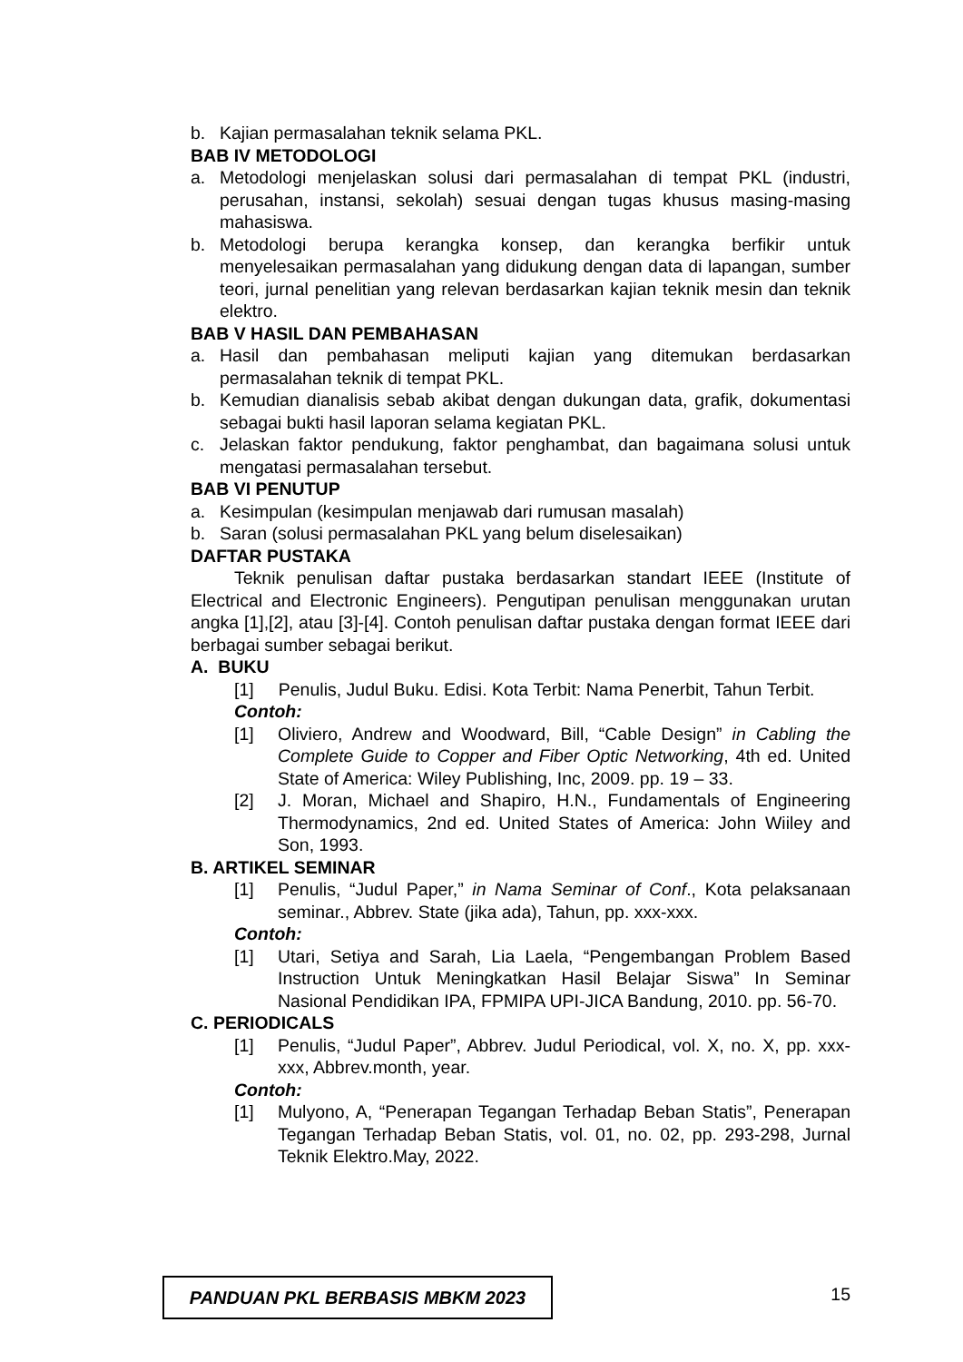b. Kajian permasalahan teknik selama PKL.
BAB IV METODOLOGI
a. Metodologi menjelaskan solusi dari permasalahan di tempat PKL (industri, perusahan, instansi, sekolah) sesuai dengan tugas khusus masing-masing mahasiswa.
b. Metodologi berupa kerangka konsep, dan kerangka berfikir untuk menyelesaikan permasalahan yang didukung dengan data di lapangan, sumber teori, jurnal penelitian yang relevan berdasarkan kajian teknik mesin dan teknik elektro.
BAB V HASIL DAN PEMBAHASAN
a. Hasil dan pembahasan meliputi kajian yang ditemukan berdasarkan permasalahan teknik di tempat PKL.
b. Kemudian dianalisis sebab akibat dengan dukungan data, grafik, dokumentasi sebagai bukti hasil laporan selama kegiatan PKL.
c. Jelaskan faktor pendukung, faktor penghambat, dan bagaimana solusi untuk mengatasi permasalahan tersebut.
BAB VI PENUTUP
a. Kesimpulan (kesimpulan menjawab dari rumusan masalah)
b. Saran (solusi permasalahan PKL yang belum diselesaikan)
DAFTAR PUSTAKA
Teknik penulisan daftar pustaka berdasarkan standart IEEE (Institute of Electrical and Electronic Engineers). Pengutipan penulisan menggunakan urutan angka [1],[2], atau [3]-[4]. Contoh penulisan daftar pustaka dengan format IEEE dari berbagai sumber sebagai berikut.
A. BUKU
[1] Penulis, Judul Buku. Edisi. Kota Terbit: Nama Penerbit, Tahun Terbit.
Contoh:
[1] Oliviero, Andrew and Woodward, Bill, “Cable Design” in Cabling the Complete Guide to Copper and Fiber Optic Networking, 4th ed. United State of America: Wiley Publishing, Inc, 2009. pp. 19 – 33.
[2] J. Moran, Michael and Shapiro, H.N., Fundamentals of Engineering Thermodynamics, 2nd ed. United States of America: John Wiiley and Son, 1993.
B. ARTIKEL SEMINAR
[1] Penulis, “Judul Paper,” in Nama Seminar of Conf., Kota pelaksanaan seminar., Abbrev. State (jika ada), Tahun, pp. xxx-xxx.
Contoh:
[1] Utari, Setiya and Sarah, Lia Laela, “Pengembangan Problem Based Instruction Untuk Meningkatkan Hasil Belajar Siswa” In Seminar Nasional Pendidikan IPA, FPMIPA UPI-JICA Bandung, 2010. pp. 56-70.
C. PERIODICALS
[1] Penulis, “Judul Paper”, Abbrev. Judul Periodical, vol. X, no. X, pp. xxx-xxx, Abbrev.month, year.
Contoh:
[1] Mulyono, A, “Penerapan Tegangan Terhadap Beban Statis”, Penerapan Tegangan Terhadap Beban Statis, vol. 01, no. 02, pp. 293-298, Jurnal Teknik Elektro.May, 2022.
PANDUAN PKL BERBASIS MBKM 2023
15